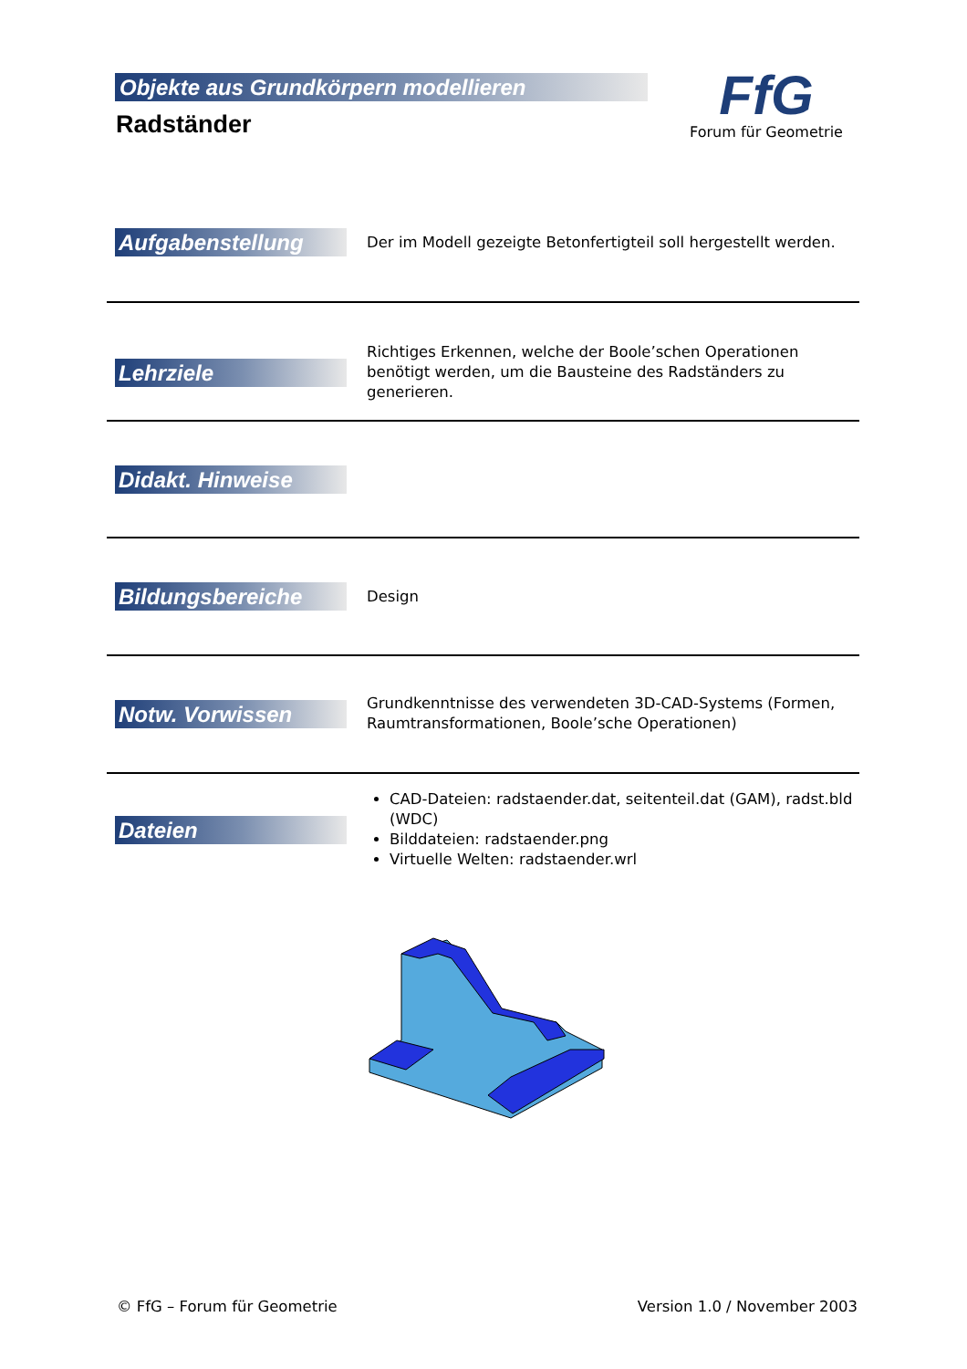Objekte aus Grundkörpern modellieren
Radständer
FfG
Forum für Geometrie
Aufgabenstellung
Der im Modell gezeigte Betonfertigteil soll hergestellt werden.
Lehrziele
Richtiges Erkennen, welche der Boole’schen Operationen benötigt werden, um die Bausteine des Radständers zu generieren.
Didakt. Hinweise
Bildungsbereiche
Design
Notw. Vorwissen
Grundkenntnisse des verwendeten 3D-CAD-Systems (Formen, Raumtransformationen, Boole’sche Operationen)
Dateien
CAD-Dateien: radstaender.dat, seitenteil.dat (GAM), radst.bld (WDC)
Bilddateien: radstaender.png
Virtuelle Welten: radstaender.wrl
© FfG – Forum für Geometrie Version 1.0 / November 2003